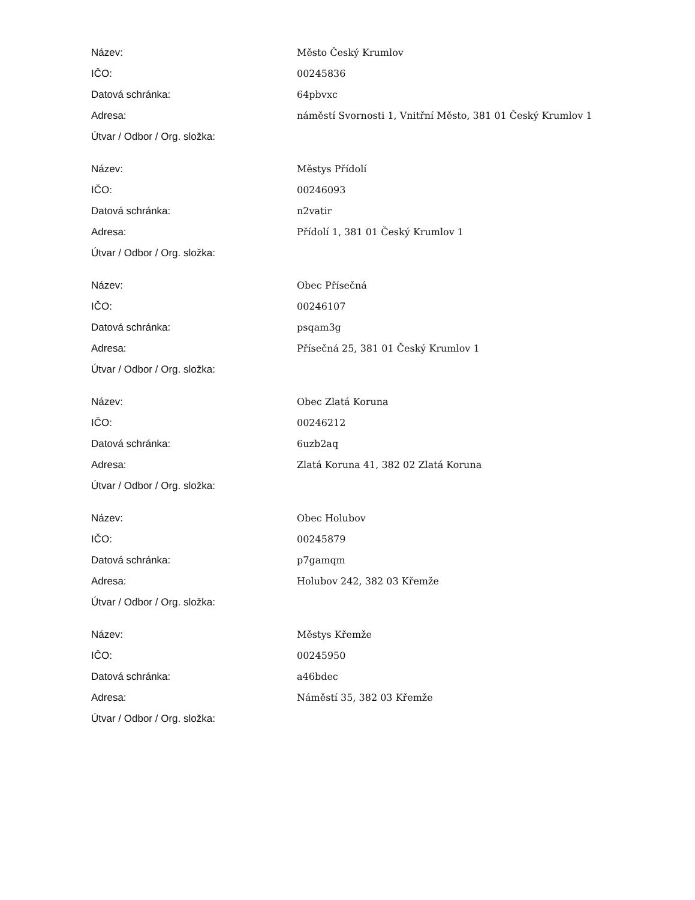| Název: | Město Český Krumlov |
| IČO: | 00245836 |
| Datová schránka: | 64pbvxc |
| Adresa: | náměstí Svornosti 1, Vnitřní Město, 381 01 Český Krumlov 1 |
| Útvar / Odbor / Org. složka: | |
| Název: | Městys Přídolí |
| IČO: | 00246093 |
| Datová schránka: | n2vatir |
| Adresa: | Přídolí 1, 381 01 Český Krumlov 1 |
| Útvar / Odbor / Org. složka: | |
| Název: | Obec Přísečná |
| IČO: | 00246107 |
| Datová schránka: | psqam3g |
| Adresa: | Přísečná 25, 381 01 Český Krumlov 1 |
| Útvar / Odbor / Org. složka: | |
| Název: | Obec Zlatá Koruna |
| IČO: | 00246212 |
| Datová schránka: | 6uzb2aq |
| Adresa: | Zlatá Koruna 41, 382 02 Zlatá Koruna |
| Útvar / Odbor / Org. složka: | |
| Název: | Obec Holubov |
| IČO: | 00245879 |
| Datová schránka: | p7gamqm |
| Adresa: | Holubov 242, 382 03 Křemže |
| Útvar / Odbor / Org. složka: | |
| Název: | Městys Křemže |
| IČO: | 00245950 |
| Datová schránka: | a46bdec |
| Adresa: | Náměstí 35, 382 03 Křemže |
| Útvar / Odbor / Org. složka: | |